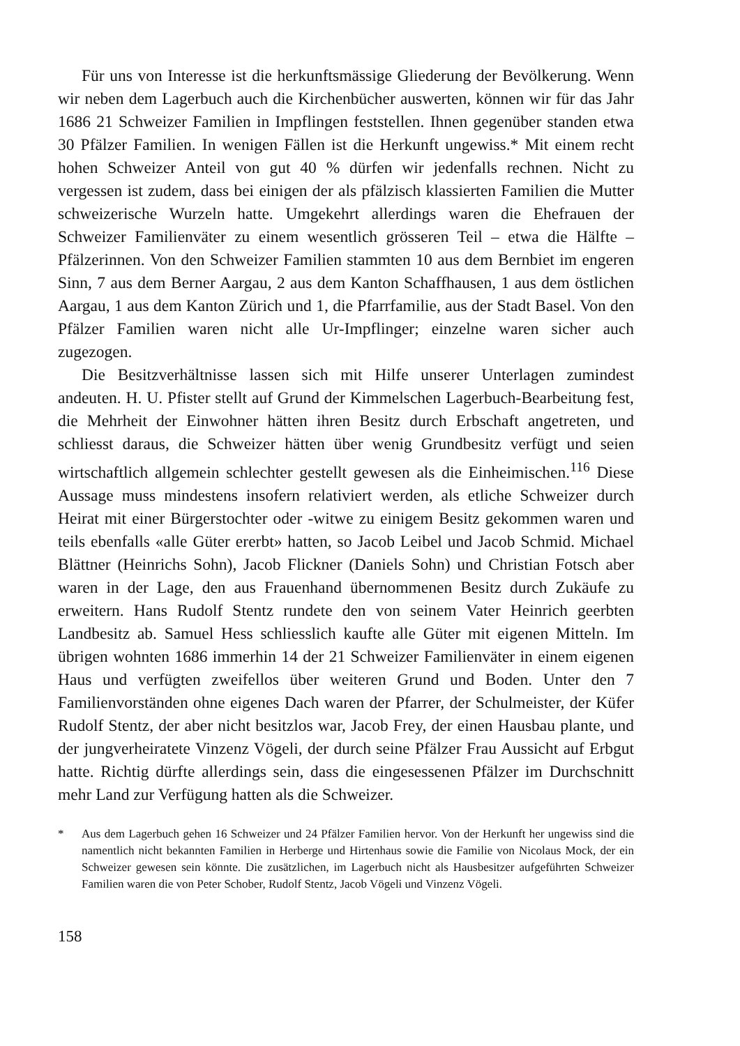Für uns von Interesse ist die herkunftsmässige Gliederung der Bevölkerung. Wenn wir neben dem Lagerbuch auch die Kirchenbücher auswerten, können wir für das Jahr 1686 21 Schweizer Familien in Impflingen feststellen. Ihnen gegenüber standen etwa 30 Pfälzer Familien. In wenigen Fällen ist die Herkunft ungewiss.* Mit einem recht hohen Schweizer Anteil von gut 40 % dürfen wir jedenfalls rechnen. Nicht zu vergessen ist zudem, dass bei einigen der als pfälzisch klassierten Familien die Mutter schweizerische Wurzeln hatte. Umgekehrt allerdings waren die Ehefrauen der Schweizer Familienväter zu einem wesentlich grösseren Teil – etwa die Hälfte – Pfälzerinnen. Von den Schweizer Familien stammten 10 aus dem Bernbiet im engeren Sinn, 7 aus dem Berner Aargau, 2 aus dem Kanton Schaffhausen, 1 aus dem östlichen Aargau, 1 aus dem Kanton Zürich und 1, die Pfarrfamilie, aus der Stadt Basel. Von den Pfälzer Familien waren nicht alle Ur-Impflinger; einzelne waren sicher auch zugezogen.
Die Besitzverhältnisse lassen sich mit Hilfe unserer Unterlagen zumindest andeuten. H. U. Pfister stellt auf Grund der Kimmelschen Lagerbuch-Bearbeitung fest, die Mehrheit der Einwohner hätten ihren Besitz durch Erbschaft angetreten, und schliesst daraus, die Schweizer hätten über wenig Grundbesitz verfügt und seien wirtschaftlich allgemein schlechter gestellt gewesen als die Einheimischen.<sup>116</sup> Diese Aussage muss mindestens insofern relativiert werden, als etliche Schweizer durch Heirat mit einer Bürgerstochter oder -witwe zu einigem Besitz gekommen waren und teils ebenfalls «alle Güter ererbt» hatten, so Jacob Leibel und Jacob Schmid. Michael Blättner (Heinrichs Sohn), Jacob Flickner (Daniels Sohn) und Christian Fotsch aber waren in der Lage, den aus Frauenhand übernommenen Besitz durch Zukäufe zu erweitern. Hans Rudolf Stentz rundete den von seinem Vater Heinrich geerbten Landbesitz ab. Samuel Hess schliesslich kaufte alle Güter mit eigenen Mitteln. Im übrigen wohnten 1686 immerhin 14 der 21 Schweizer Familienväter in einem eigenen Haus und verfügten zweifellos über weiteren Grund und Boden. Unter den 7 Familienvorständen ohne eigenes Dach waren der Pfarrer, der Schulmeister, der Küfer Rudolf Stentz, der aber nicht besitzlos war, Jacob Frey, der einen Hausbau plante, und der jungverheiratete Vinzenz Vögeli, der durch seine Pfälzer Frau Aussicht auf Erbgut hatte. Richtig dürfte allerdings sein, dass die eingesessenen Pfälzer im Durchschnitt mehr Land zur Verfügung hatten als die Schweizer.
* Aus dem Lagerbuch gehen 16 Schweizer und 24 Pfälzer Familien hervor. Von der Herkunft her ungewiss sind die namentlich nicht bekannten Familien in Herberge und Hirtenhaus sowie die Familie von Nicolaus Mock, der ein Schweizer gewesen sein könnte. Die zusätzlichen, im Lagerbuch nicht als Hausbesitzer aufgeführten Schweizer Familien waren die von Peter Schober, Rudolf Stentz, Jacob Vögeli und Vinzenz Vögeli.
158